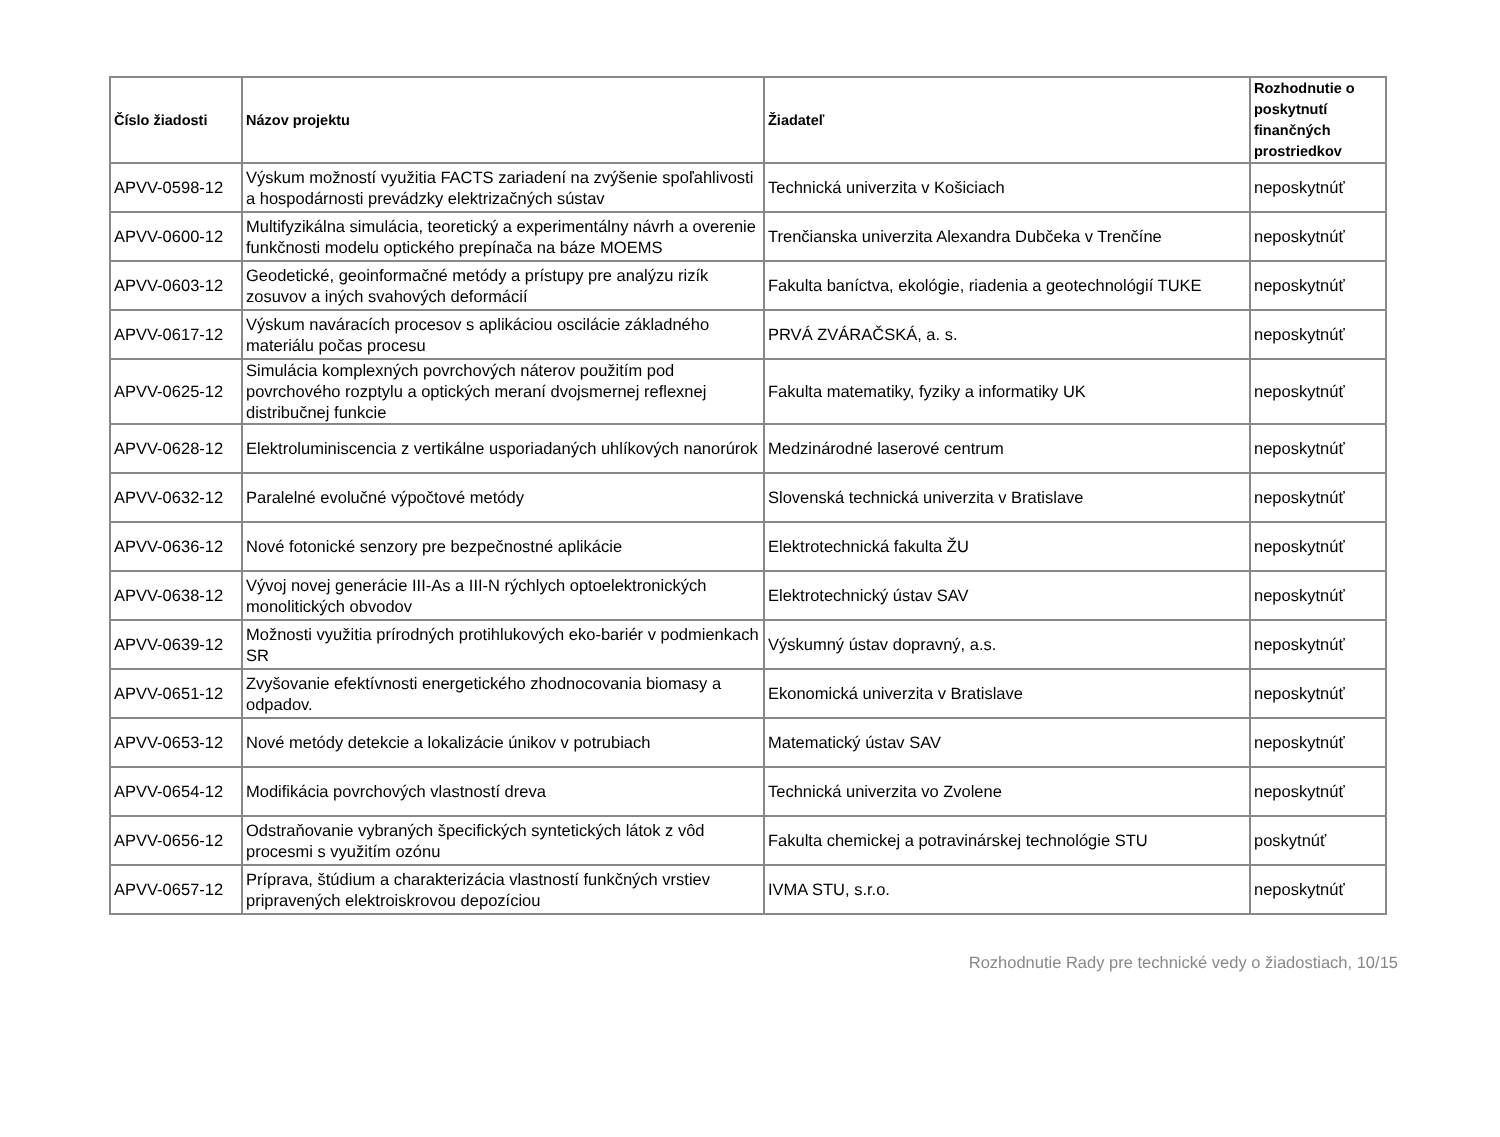| Číslo žiadosti | Názov projektu | Žiadateľ | Rozhodnutie o poskytnutí finančných prostriedkov |
| --- | --- | --- | --- |
| APVV-0598-12 | Výskum možností využitia FACTS zariadení na zvýšenie spoľahlivosti a hospodárnosti prevádzky elektrizačných sústav | Technická univerzita v Košiciach | neposkytnúť |
| APVV-0600-12 | Multifyzikálna simulácia, teoretický a experimentálny návrh a overenie funkčnosti modelu optického prepínača na báze MOEMS | Trenčianska univerzita Alexandra Dubčeka v Trenčíne | neposkytnúť |
| APVV-0603-12 | Geodetické, geoinformačné metódy a prístupy pre analýzu rizík zosuvov a iných svahových deformácií | Fakulta baníctva, ekológie, riadenia a geotechnológií TUKE | neposkytnúť |
| APVV-0617-12 | Výskum naváracích procesov s aplikáciou oscilácie základného materiálu počas procesu | PRVÁ ZVÁRAČSKÁ, a. s. | neposkytnúť |
| APVV-0625-12 | Simulácia komplexných povrchových náterov použitím pod povrchového rozptylu a optických meraní dvojsmernej reflexnej distribučnej funkcie | Fakulta matematiky, fyziky a informatiky UK | neposkytnúť |
| APVV-0628-12 | Elektroluminiscencia z vertikálne usporiadaných uhlíkových nanorúrok | Medzinárodné laserové centrum | neposkytnúť |
| APVV-0632-12 | Paralelné evolučné výpočtové metódy | Slovenská technická univerzita v Bratislave | neposkytnúť |
| APVV-0636-12 | Nové fotonické senzory pre bezpečnostné aplikácie | Elektrotechnická fakulta ŽU | neposkytnúť |
| APVV-0638-12 | Vývoj novej generácie III-As a III-N rýchlych optoelektronických monolitických obvodov | Elektrotechnický ústav SAV | neposkytnúť |
| APVV-0639-12 | Možnosti využitia prírodných protihlukových eko-bariér v podmienkach SR | Výskumný ústav dopravný, a.s. | neposkytnúť |
| APVV-0651-12 | Zvyšovanie efektívnosti energetického zhodnocovania biomasy a odpadov. | Ekonomická univerzita v Bratislave | neposkytnúť |
| APVV-0653-12 | Nové metódy detekcie a lokalizácie únikov v potrubiach | Matematický ústav SAV | neposkytnúť |
| APVV-0654-12 | Modifikácia povrchových vlastností dreva | Technická univerzita vo Zvolene | neposkytnúť |
| APVV-0656-12 | Odstraňovanie vybraných špecifických syntetických látok z vôd procesmi s využitím ozónu | Fakulta chemickej a potravinárskej technológie STU | poskytnúť |
| APVV-0657-12 | Príprava, štúdium a charakterizácia vlastností funkčných vrstiev pripravených elektroiskrovou depozíciou | IVMA STU, s.r.o. | neposkytnúť |
Rozhodnutie Rady pre technické vedy o žiadostiach, 10/15